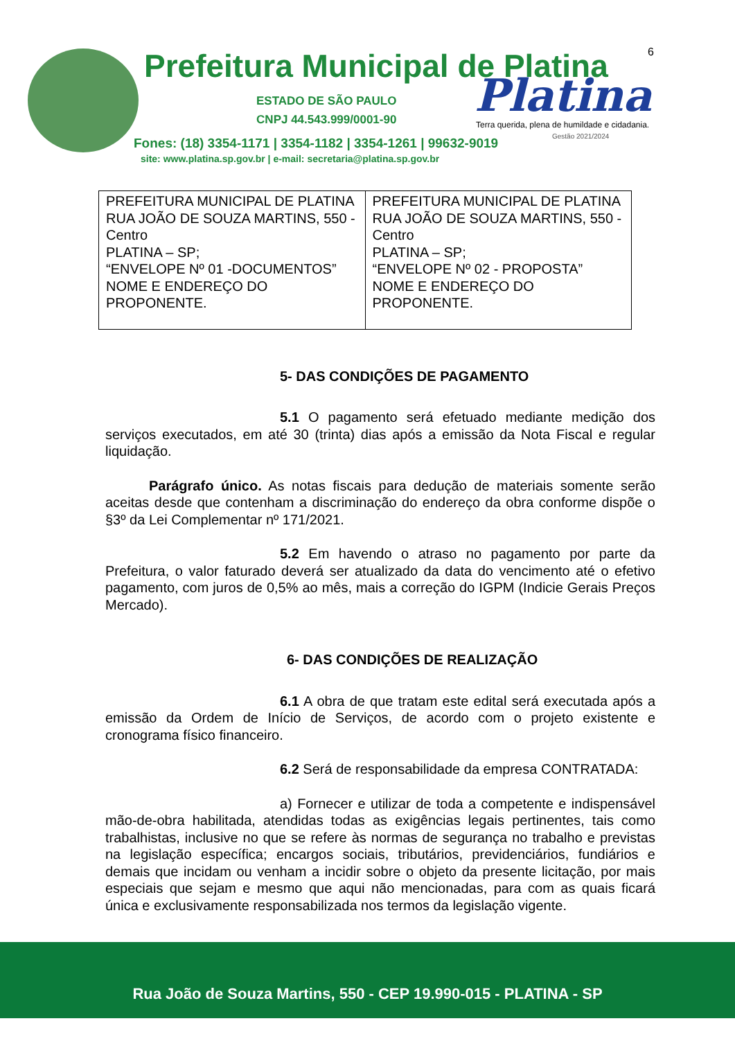Prefeitura Municipal de Platina
6
ESTADO DE SÃO PAULO
CNPJ 44.543.999/0001-90
Platina
Terra querida, plena de humildade e cidadania.
Gestão 2021/2024
Fones: (18) 3354-1171 | 3354-1182 | 3354-1261 | 99632-9019
site: www.platina.sp.gov.br | e-mail: secretaria@platina.sp.gov.br
| PREFEITURA MUNICIPAL DE PLATINA RUA JOÃO DE SOUZA MARTINS, 550 - Centro PLATINA – SP; “ENVELOPE Nº 01 -DOCUMENTOS” NOME E ENDEREÇO DO PROPONENTE. | PREFEITURA MUNICIPAL DE PLATINA RUA JOÃO DE SOUZA MARTINS, 550 - Centro PLATINA – SP; “ENVELOPE Nº 02 - PROPOSTA” NOME E ENDEREÇO DO PROPONENTE. |
5- DAS CONDIÇÕES DE PAGAMENTO
5.1 O pagamento será efetuado mediante medição dos serviços executados, em até 30 (trinta) dias após a emissão da Nota Fiscal e regular liquidação.
Parágrafo único. As notas fiscais para dedução de materiais somente serão aceitas desde que contenham a discriminação do endereço da obra conforme dispõe o §3º da Lei Complementar nº 171/2021.
5.2 Em havendo o atraso no pagamento por parte da Prefeitura, o valor faturado deverá ser atualizado da data do vencimento até o efetivo pagamento, com juros de 0,5% ao mês, mais a correção do IGPM (Indicie Gerais Preços Mercado).
6- DAS CONDIÇÕES DE REALIZAÇÃO
6.1 A obra de que tratam este edital será executada após a emissão da Ordem de Início de Serviços, de acordo com o projeto existente e cronograma físico financeiro.
6.2 Será de responsabilidade da empresa CONTRATADA:
a) Fornecer e utilizar de toda a competente e indispensável mão-de-obra habilitada, atendidas todas as exigências legais pertinentes, tais como trabalhistas, inclusive no que se refere às normas de segurança no trabalho e previstas na legislação específica; encargos sociais, tributários, previdenciários, fundiários e demais que incidam ou venham a incidir sobre o objeto da presente licitação, por mais especiais que sejam e mesmo que aqui não mencionadas, para com as quais ficará única e exclusivamente responsabilizada nos termos da legislação vigente.
Rua João de Souza Martins, 550 - CEP 19.990-015 - PLATINA - SP